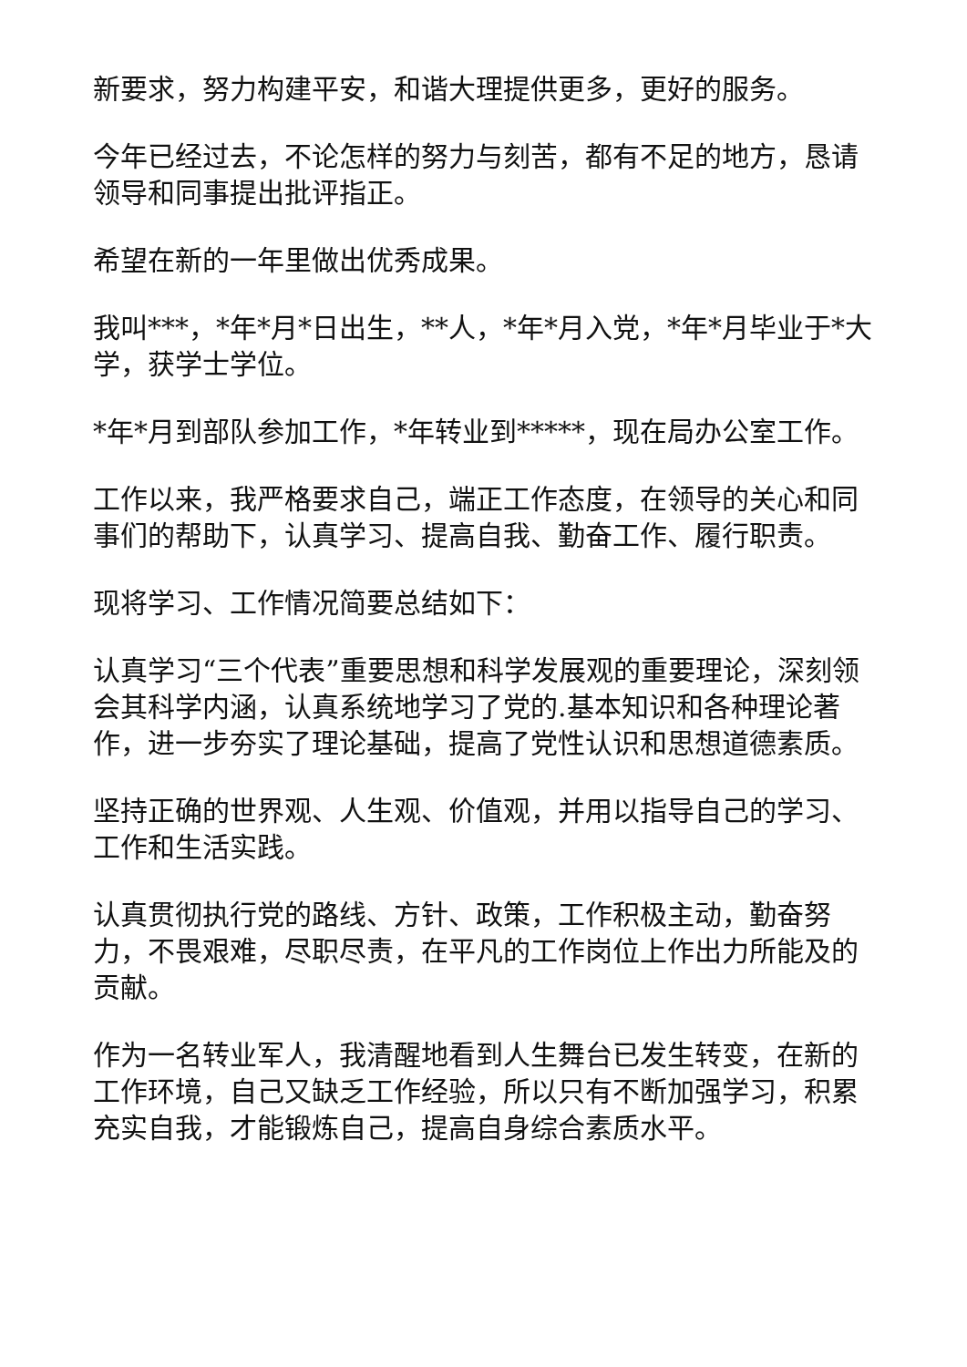新要求，努力构建平安，和谐大理提供更多，更好的服务。
今年已经过去，不论怎样的努力与刻苦，都有不足的地方，恳请领导和同事提出批评指正。
希望在新的一年里做出优秀成果。
我叫***，*年*月*日出生，**人，*年*月入党，*年*月毕业于*大学，获学士学位。
*年*月到部队参加工作，*年转业到*****，现在局办公室工作。
工作以来，我严格要求自己，端正工作态度，在领导的关心和同事们的帮助下，认真学习、提高自我、勤奋工作、履行职责。
现将学习、工作情况简要总结如下：
认真学习“三个代表”重要思想和科学发展观的重要理论，深刻领会其科学内涵，认真系统地学习了党的.基本知识和各种理论著作，进一步夯实了理论基础，提高了党性认识和思想道德素质。
坚持正确的世界观、人生观、价值观，并用以指导自己的学习、工作和生活实践。
认真贯彻执行党的路线、方针、政策，工作积极主动，勤奋努力，不畏艰难，尽职尽责，在平凡的工作岗位上作出力所能及的贡献。
作为一名转业军人，我清醒地看到人生舞台已发生转变，在新的工作环境，自己又缺乏工作经验，所以只有不断加强学习，积累充实自我，才能锻炼自己，提高自身综合素质水平。